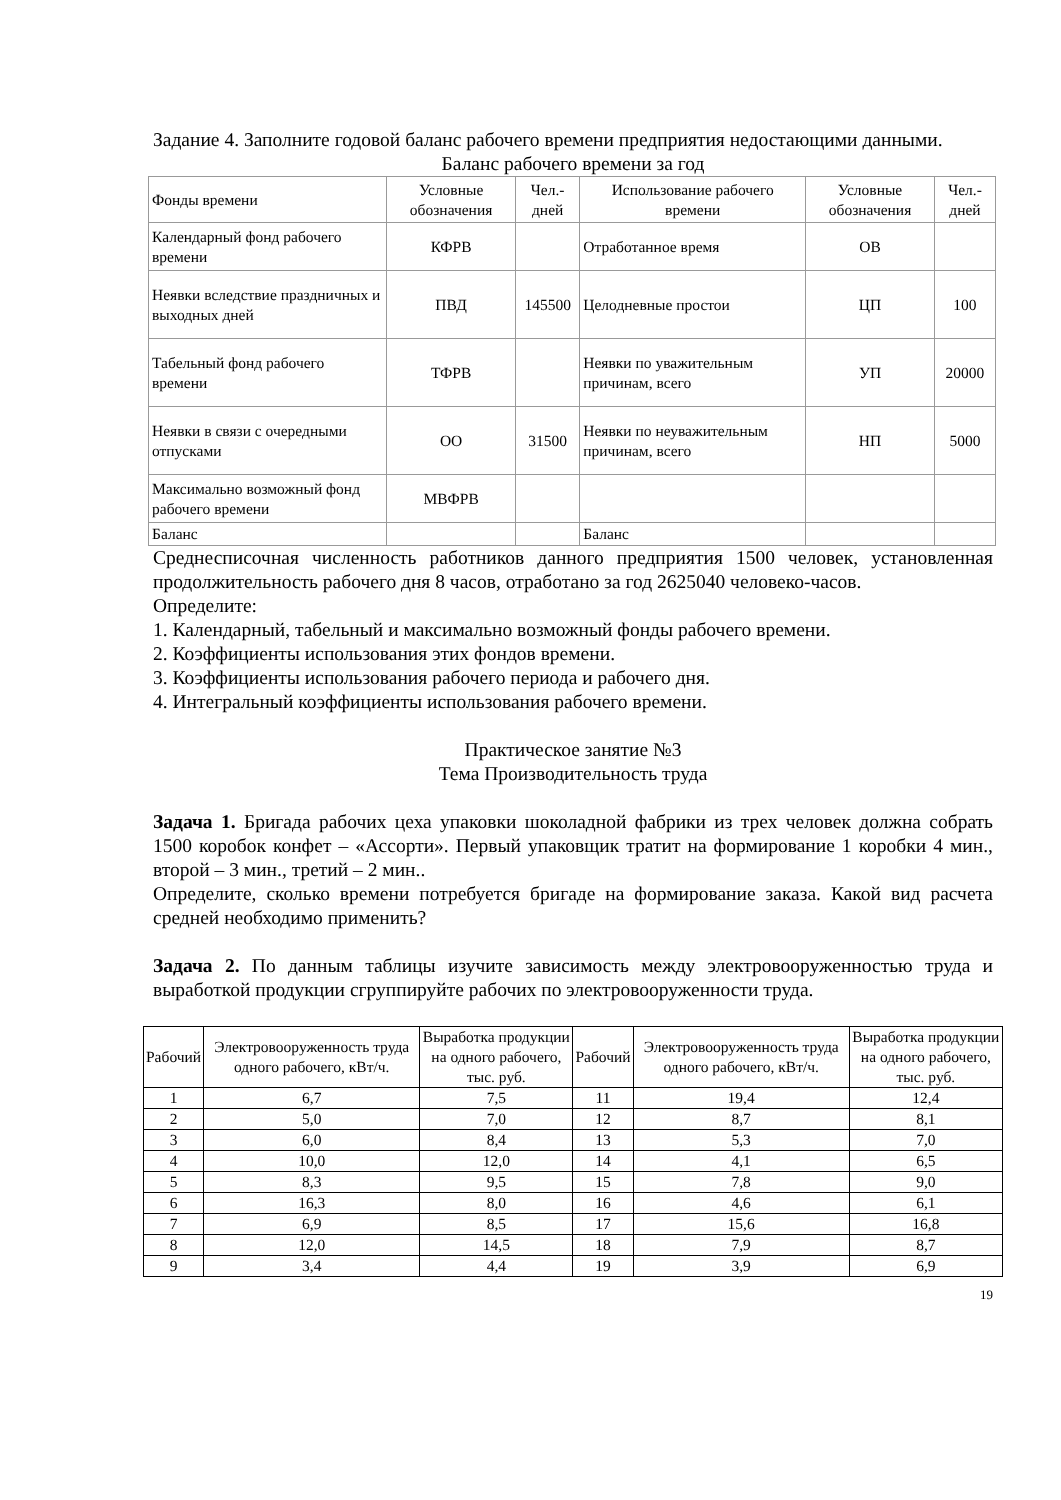Задание 4. Заполните годовой баланс рабочего времени предприятия недостающими данными.
Баланс рабочего времени за год
| Фонды времени | Условные обозначения | Чел.-дней | Использование рабочего времени | Условные обозначения | Чел.-дней |
| Календарный фонд рабочего времени | КФРВ | | Отработанное время | ОВ | |
| Неявки вследствие праздничных и выходных дней | ПВД | 145500 | Целодневные простои | ЦП | 100 |
| Табельный фонд рабочего времени | ТФРВ | | Неявки по уважительным причинам, всего | УП | 20000 |
| Неявки в связи с очередными отпусками | ОО | 31500 | Неявки по неуважительным причинам, всего | НП | 5000 |
| Максимально возможный фонд рабочего времени | МВФРВ | | | | |
| Баланс | | | Баланс | | |
Среднесписочная численность работников данного предприятия 1500 человек, установленная продолжительность рабочего дня 8 часов, отработано за год 2625040 человеко-часов.
Определите:
1. Календарный, табельный и максимально возможный фонды рабочего времени.
2. Коэффициенты использования этих фондов времени.
3. Коэффициенты использования рабочего периода и рабочего дня.
4. Интегральный коэффициенты использования рабочего времени.
Практическое занятие №3
Тема Производительность труда
Задача 1. Бригада рабочих цеха упаковки шоколадной фабрики из трех человек должна собрать 1500 коробок конфет – «Ассорти». Первый упаковщик тратит на формирование 1 коробки 4 мин., второй – 3 мин., третий – 2 мин..
Определите, сколько времени потребуется бригаде на формирование заказа. Какой вид расчета средней необходимо применить?
Задача 2. По данным таблицы изучите зависимость между электровооруженностью труда и выработкой продукции сгруппируйте рабочих по электровооруженности труда.
| Рабочий | Электровооруженность труда одного рабочего, кВт/ч. | Выработка продукции на одного рабочего, тыс. руб. | Рабочий | Электровооруженность труда одного рабочего, кВт/ч. | Выработка продукции на одного рабочего, тыс. руб. |
| 1 | 6,7 | 7,5 | 11 | 19,4 | 12,4 |
| 2 | 5,0 | 7,0 | 12 | 8,7 | 8,1 |
| 3 | 6,0 | 8,4 | 13 | 5,3 | 7,0 |
| 4 | 10,0 | 12,0 | 14 | 4,1 | 6,5 |
| 5 | 8,3 | 9,5 | 15 | 7,8 | 9,0 |
| 6 | 16,3 | 8,0 | 16 | 4,6 | 6,1 |
| 7 | 6,9 | 8,5 | 17 | 15,6 | 16,8 |
| 8 | 12,0 | 14,5 | 18 | 7,9 | 8,7 |
| 9 | 3,4 | 4,4 | 19 | 3,9 | 6,9 |
19